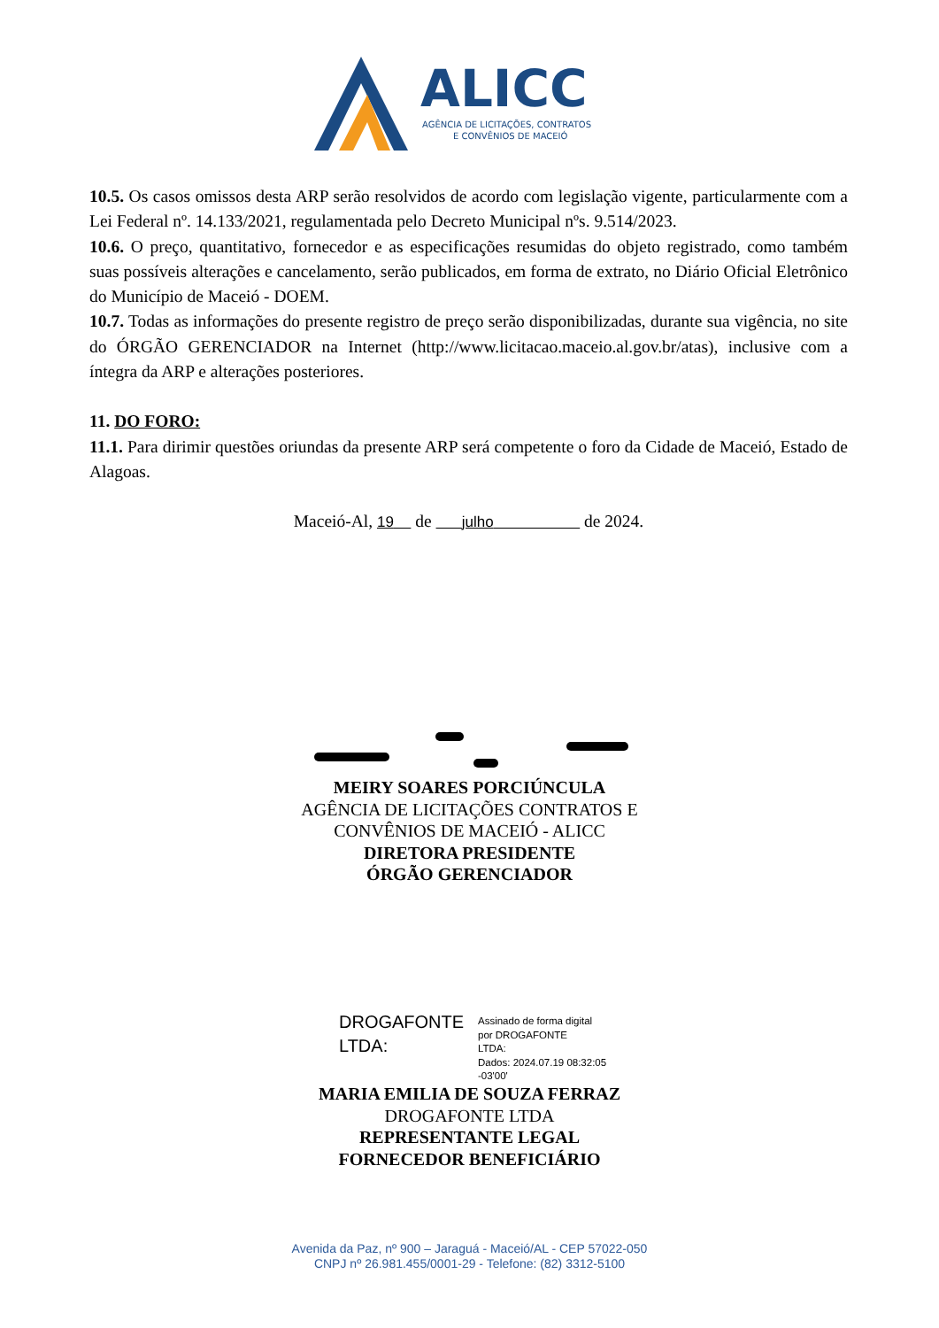ALICC
AGÊNCIA DE LICITAÇÕES, CONTRATOS
E CONVÊNIOS DE MACEIÓ
10.5. Os casos omissos desta ARP serão resolvidos de acordo com legislação vigente, particularmente com a Lei Federal nº. 14.133/2021, regulamentada pelo Decreto Municipal nºs. 9.514/2023.
10.6. O preço, quantitativo, fornecedor e as especificações resumidas do objeto registrado, como também suas possíveis alterações e cancelamento, serão publicados, em forma de extrato, no Diário Oficial Eletrônico do Município de Maceió - DOEM.
10.7. Todas as informações do presente registro de preço serão disponibilizadas, durante sua vigência, no site do ÓRGÃO GERENCIADOR na Internet (http://www.licitacao.maceio.al.gov.br/atas), inclusive com a íntegra da ARP e alterações posteriores.
11. DO FORO:
11.1. Para dirimir questões oriundas da presente ARP será competente o foro da Cidade de Maceió, Estado de Alagoas.
Maceió-Al, 19 de julho de 2024.
MEIRY SOARES PORCIÚNCULA
AGÊNCIA DE LICITAÇÕES CONTRATOS E
CONVÊNIOS DE MACEIÓ - ALICC
DIRETORA PRESIDENTE
ÓRGÃO GERENCIADOR
DROGAFONTE
LTDA:
Assinado de forma digital
por DROGAFONTE
LTDA:
Dados: 2024.07.19 08:32:05
-03'00'
MARIA EMILIA DE SOUZA FERRAZ
DROGAFONTE LTDA
REPRESENTANTE LEGAL
FORNECEDOR BENEFICIÁRIO
Avenida da Paz, nº 900 – Jaraguá - Maceió/AL - CEP 57022-050
CNPJ nº 26.981.455/0001-29 - Telefone: (82) 3312-5100